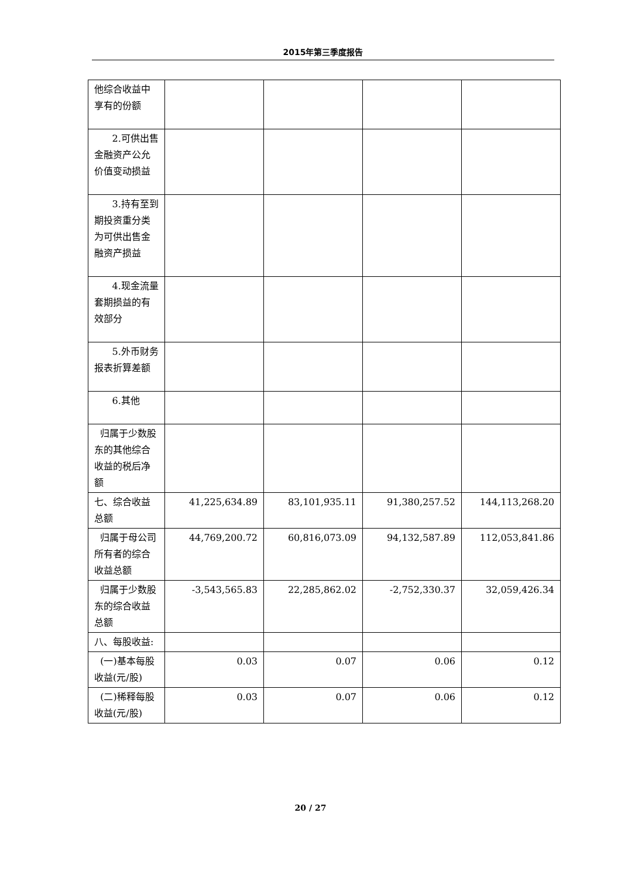2015年第三季度报告
| 他综合收益中享有的份额 | | | | |
| 2.可供出售金融资产公允价值变动损益 | | | | |
| 3.持有至到期投资重分类为可供出售金融资产损益 | | | | |
| 4.现金流量套期损益的有效部分 | | | | |
| 5.外币财务报表折算差额 | | | | |
| 6.其他 | | | | |
| 归属于少数股东的其他综合收益的税后净额 | | | | |
| 七、综合收益总额 | 41,225,634.89 | 83,101,935.11 | 91,380,257.52 | 144,113,268.20 |
| 归属于母公司所有者的综合收益总额 | 44,769,200.72 | 60,816,073.09 | 94,132,587.89 | 112,053,841.86 |
| 归属于少数股东的综合收益总额 | -3,543,565.83 | 22,285,862.02 | -2,752,330.37 | 32,059,426.34 |
| 八、每股收益: | | | | |
| (一)基本每股收益(元/股) | 0.03 | 0.07 | 0.06 | 0.12 |
| (二)稀释每股收益(元/股) | 0.03 | 0.07 | 0.06 | 0.12 |
20 / 27